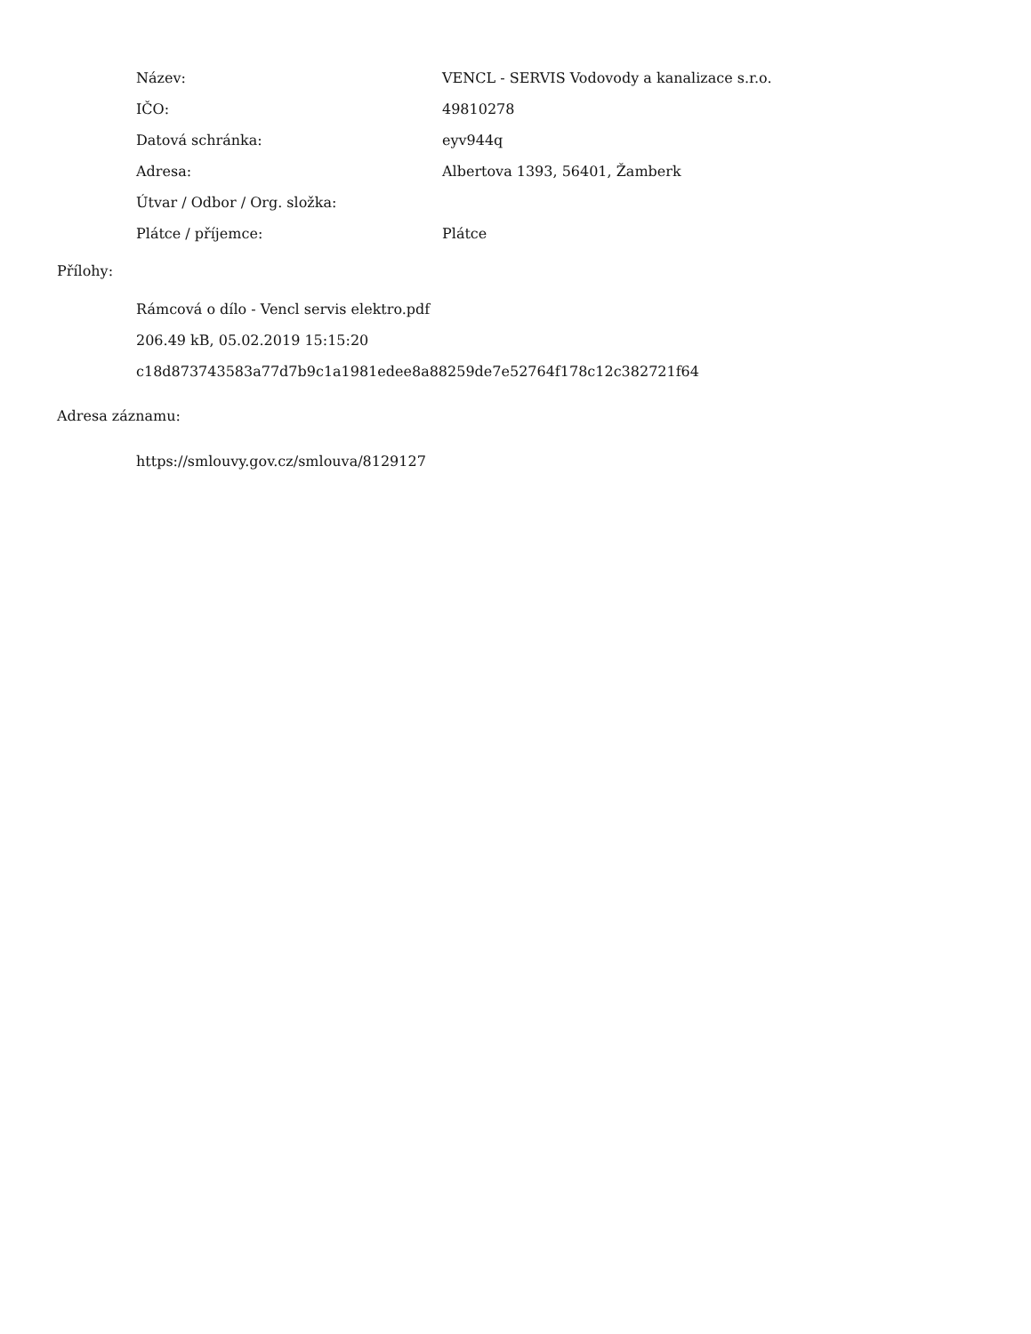| Název: | VENCL - SERVIS Vodovody a kanalizace s.r.o. |
| IČO: | 49810278 |
| Datová schránka: | eyv944q |
| Adresa: | Albertova 1393, 56401, Žamberk |
| Útvar / Odbor / Org. složka: | |
| Plátce / příjemce: | Plátce |
Přílohy:
Rámcová o dílo - Vencl servis elektro.pdf
206.49 kB, 05.02.2019 15:15:20
c18d873743583a77d7b9c1a1981edee8a88259de7e52764f178c12c382721f64
Adresa záznamu:
https://smlouvy.gov.cz/smlouva/8129127